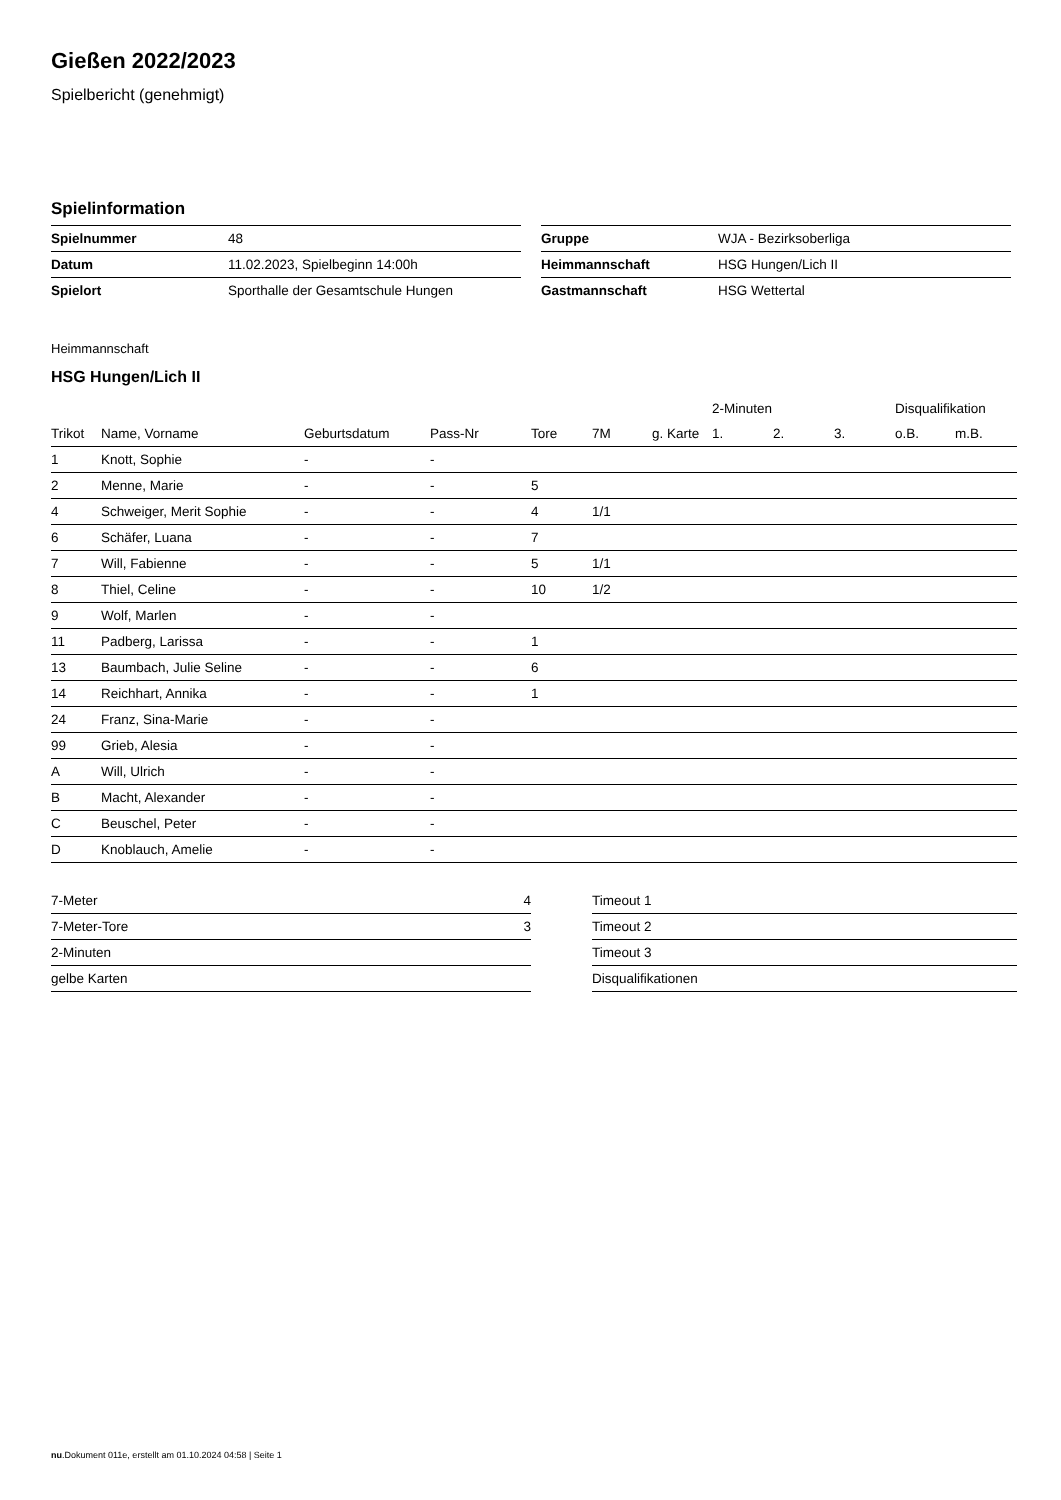Gießen 2022/2023
Spielbericht (genehmigt)
Spielinformation
| Spielnummer | 48 |
| Datum | 11.02.2023, Spielbeginn 14:00h |
| Spielort | Sporthalle der Gesamtschule Hungen |
| Gruppe | WJA - Bezirksoberliga |
| Heimmannschaft | HSG Hungen/Lich II |
| Gastmannschaft | HSG Wettertal |
Heimmannschaft
HSG Hungen/Lich II
| | | | | | | | 2-Minuten | | | Disqualifikation | |
| --- | --- | --- | --- | --- | --- | --- | --- | --- | --- | --- | --- |
| Trikot | Name, Vorname | Geburtsdatum | Pass-Nr | Tore | 7M | g. Karte | 1. | 2. | 3. | o.B. | m.B. |
| 1 | Knott, Sophie | - | - | | | | | | | | |
| 2 | Menne, Marie | - | - | 5 | | | | | | | |
| 4 | Schweiger, Merit Sophie | - | - | 4 | 1/1 | | | | | | |
| 6 | Schäfer, Luana | - | - | 7 | | | | | | | |
| 7 | Will, Fabienne | - | - | 5 | 1/1 | | | | | | |
| 8 | Thiel, Celine | - | - | 10 | 1/2 | | | | | | |
| 9 | Wolf, Marlen | - | - | | | | | | | | |
| 11 | Padberg, Larissa | - | - | 1 | | | | | | | |
| 13 | Baumbach, Julie Seline | - | - | 6 | | | | | | | |
| 14 | Reichhart, Annika | - | - | 1 | | | | | | | |
| 24 | Franz, Sina-Marie | - | - | | | | | | | | |
| 99 | Grieb, Alesia | - | - | | | | | | | | |
| A | Will, Ulrich | - | - | | | | | | | | |
| B | Macht, Alexander | - | - | | | | | | | | |
| C | Beuschel, Peter | - | - | | | | | | | | |
| D | Knoblauch, Amelie | - | - | | | | | | | | |
| 7-Meter | 4 |
| 7-Meter-Tore | 3 |
| 2-Minuten | |
| gelbe Karten | |
| Timeout 1 |
| Timeout 2 |
| Timeout 3 |
| Disqualifikationen |
nu.Dokument 011e, erstellt am 01.10.2024 04:58 | Seite 1